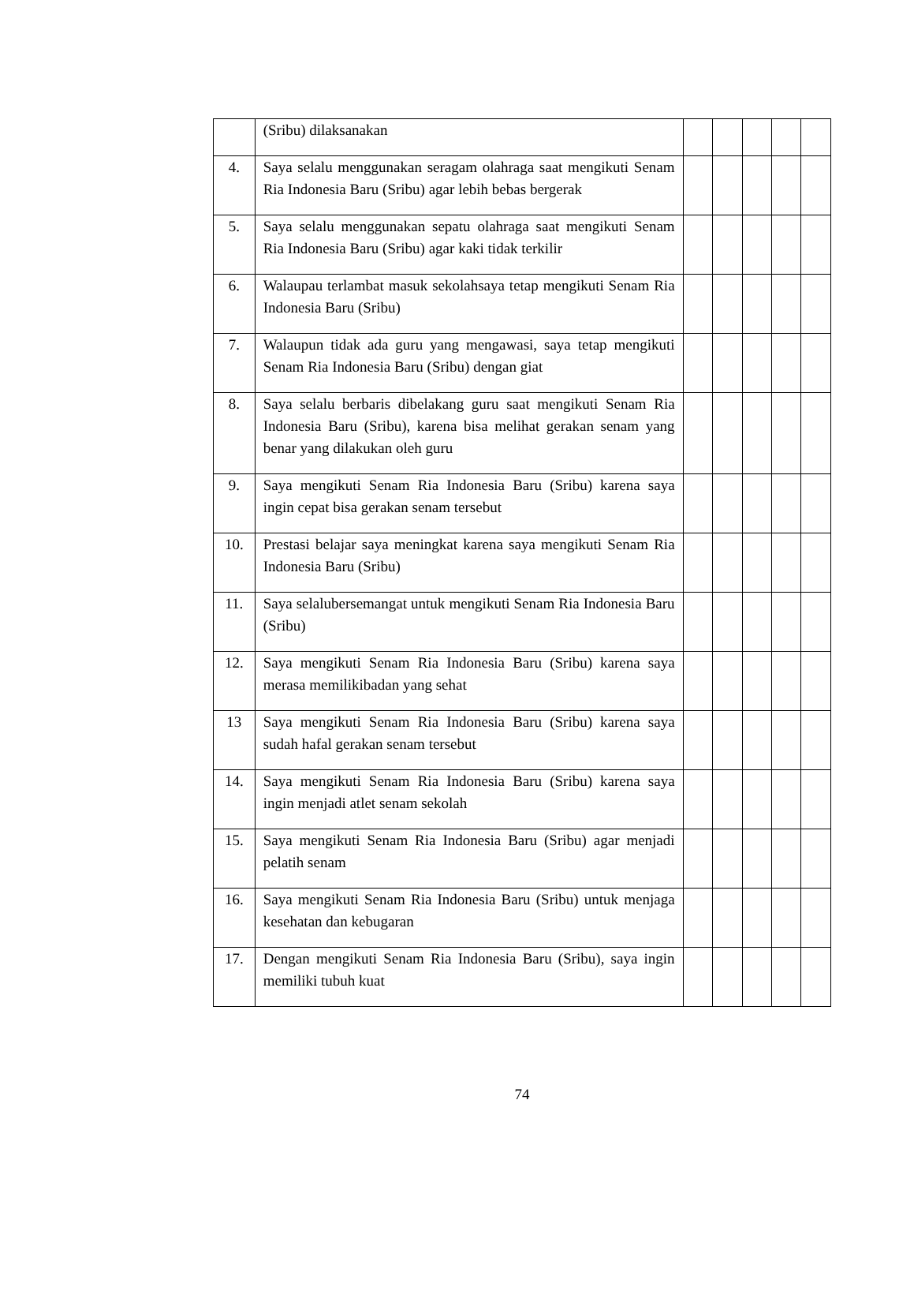| | (Sribu) dilaksanakan | | | | | |
| 4. | Saya selalu menggunakan seragam olahraga saat mengikuti Senam Ria Indonesia Baru (Sribu) agar lebih bebas bergerak | | | | | |
| 5. | Saya selalu menggunakan sepatu olahraga saat mengikuti Senam Ria Indonesia Baru (Sribu) agar kaki tidak terkilir | | | | | |
| 6. | Walaupau terlambat masuk sekolahsaya tetap mengikuti Senam Ria Indonesia Baru (Sribu) | | | | | |
| 7. | Walaupun tidak ada guru yang mengawasi, saya tetap mengikuti Senam Ria Indonesia Baru (Sribu) dengan giat | | | | | |
| 8. | Saya selalu berbaris dibelakang guru saat mengikuti Senam Ria Indonesia Baru (Sribu), karena bisa melihat gerakan senam yang benar yang dilakukan oleh guru | | | | | |
| 9. | Saya mengikuti Senam Ria Indonesia Baru (Sribu) karena saya ingin cepat bisa gerakan senam tersebut | | | | | |
| 10. | Prestasi belajar saya meningkat karena saya mengikuti Senam Ria Indonesia Baru (Sribu) | | | | | |
| 11. | Saya selalubersemangat untuk mengikuti Senam Ria Indonesia Baru (Sribu) | | | | | |
| 12. | Saya mengikuti Senam Ria Indonesia Baru (Sribu) karena saya merasa memilikibadan yang sehat | | | | | |
| 13 | Saya mengikuti Senam Ria Indonesia Baru (Sribu) karena saya sudah hafal gerakan senam tersebut | | | | | |
| 14. | Saya mengikuti Senam Ria Indonesia Baru (Sribu) karena saya ingin menjadi atlet senam sekolah | | | | | |
| 15. | Saya mengikuti Senam Ria Indonesia Baru (Sribu) agar menjadi pelatih senam | | | | | |
| 16. | Saya mengikuti Senam Ria Indonesia Baru (Sribu) untuk menjaga kesehatan dan kebugaran | | | | | |
| 17. | Dengan mengikuti Senam Ria Indonesia Baru (Sribu), saya ingin memiliki tubuh kuat | | | | | |
74